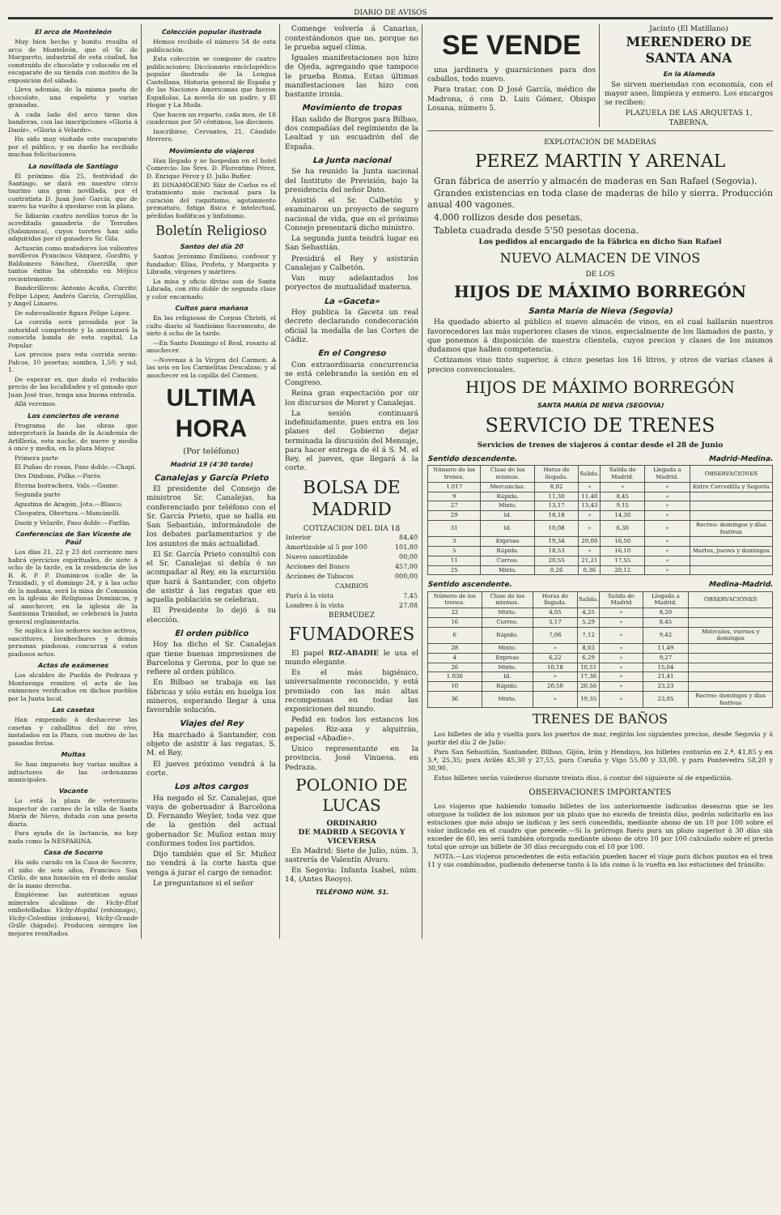DIARIO DE AVISOS
El arco de Monteleón
Muy bien hecho y bonito resulta el arco de Monteleón, que el Sr. de Margareto, industrial de esta ciudad, ha construído de chocolate y colocado en el escaparate de su tienda con motivo de la exposición del sábado.
Lleva además, de la misma pasta de chocolate, una espoleta y varias granadas.
A cada lado del arco tiene dos banderas, con las inscripciones «Gloria á Daoíz», «Gloria á Velarde».
Ha sido muy visitado este escaparate por el público, y su dueño ha recibido muchas felicitaciones.
La novillada de Santiago
El próximo día 25, festividad de Santiago, se dará en nuestro circo taurino una gran novillada, por el contratista D. Juan José García, que de nuevo ha vuelto á quedarse con la plaza.
Se lidiarán cuatro novillos toros de la acreditada ganadería de Terroñes (Salamanca), cuyos toretes han sido adquiridos por el ganadero Sr. Gila.
Actuarán como matadores los valientes novilleros Francisco Vázquez, Gordito, y Baldomero Sánchez, Guerrilla, que tantos éxitos ha obtenido en Méjico recientemente.
Banderilleros: Antonio Acuña, Currito; Felipe López; Andrés García, Cerrajillas, y Angel Linares.
De sobresaliente figura Felipe López.
La corrida será presidida por la autoridad competente y la amenizará la conocida banda de esta capital, La Popular.
Los precios para esta corrida serán: Palcos, 10 pesetas; sombra, 1,50; y sol, 1.
De esperar es, que dado el reducido precio de las localidades y el ganado que Juan José trae, tenga una buena entrada.
Allá veremos.
Los conciertos de verano
Programa de las obras que interpretará la banda de la Academia de Artillería, esta noche, de nueve y media á once y media, en la plaza Mayor.
Primera parte
El Puñao de rosas, Paso doble.—Chapí.
Des Dindons, Polka.—Parés.
Eterna borrachera, Vals.—Ganne.
Segunda parte
Agustina de Aragón, Jota.—Blasco.
Cleopatra, Obertura.—Mancinelli.
Daoiz y Velarde, Paso doble.—Farfán.
Conferencias de San Vicente de Paúl
Los días 21, 22 y 23 del corriente mes habrá ejercicios espirituales, de siete á ocho de la tarde, en la residencia de los R. R. P. P. Dominicos (calle de la Trinidad), y el domingo 24, y á las ocho de la mañana, será la misa de Comunión en la iglesia de Religiosas Dominicas, y al anochecer, en la iglesia de la Santísima Trinidad, se celebrará la Junta general reglamentaria.
Se suplica á los señores socios activos, suscritores, bienhechores y demás personas piadosas, concurran á estos piadosos actos.
Actas de exámenes
Los alcaldes de Puebla de Pedraza y Montuenga remiten el acta de los exámenes verificados en dichos pueblos por la Junta local.
Las casetas
Han empezado á deshacerse las casetas y caballitos del tío vivo, instalados en la Plaza, con motivo de las pasadas ferias.
Multas
Se han impuesto hoy varias multas á infractores de las ordenanzas municipales.
Vacante
Lo está la plaza de veterinario inspector de carnes de la villa de Santa María de Nieva, dotada con una peseta diaria.
Para ayuda de la lactancia, no hay nada como la NESFARINA.
Casa de Socorro
Ha sido curado en la Casa de Socorro, el niño de seis años, Francisco San Cirilo, de una luxación en el dedo anular de la mano derecha.
Empléense las auténticas aguas minerales alcalinas de Vichy-Etat embotelladas: Vichy-Hopital (estómago), Vichy-Celestins (riñones), Vichy-Grande Grille (hígado). Producen siempre los mejores resultados.
Colección popular ilustrada
Hemos recibido el número 54 de esta publicación.
Esta colección se compone de cuatro publicaciones; Diccionario enciclopédico popular ilustrado de la Lengua Castellana, Historia general de España y de las Naciones Americanas que fueron Españolas, La novela de un padre, y El Hogar y La Moda.
Que hacen un reparto, cada mes, de 16 cuadernos por 50 céntimos, los dieciseis.
Inscribirse, Cervantes, 21, Cándido Herrero.
Movimiento de viajeros
Han llegado y se hospedan en el hotel Comercio: los Sres. D. Florentino Pérez, D. Enrique Pérez y D. Julio Bufier.
El DINAMOGENO Sáiz de Carlos es el tratamiento más racional para la curación del raquitismo, agotamiento prematuro, fatiga física é intelectual, pérdidas fosfáticas y linfatismo.
Boletín Religioso
Santos del día 20
Santos Jerónimo Emiliano, confesor y fundador; Elías, Profeta, y Margarita y Librada, vírgenes y mártires.
La misa y oficio divino son de Santa Librada, con rito doble de segunda clase y color encarnado.
Cultos para mañana
En las religiosas de Corpus Christi, el culto diario al Santísimo Sacramento, de siete á ocho de la tarde.
—En Santo Domingo el Real, rosario al anochecer.
—Novenas á la Virgen del Carmen. A las seis en los Carmelitas Descalzas; y al anochecer en la capilla del Carmen.
ULTIMA HORA
(Por teléfono)
Madrid 19 (4'30 tarde)
Canalejas y García Prieto
El presidente del Consejo de ministros Sr. Canalejas, ha conferenciado por teléfono con el Sr. García Prieto, que se halla en San Sebastián, informándole de los debates parlamentarios y de los asuntos de más actualidad.
El Sr. García Prieto consultó con el Sr. Canalejas si debía ó no acompañar al Rey, en la excursión que hará á Santander, con objeto de asistir á las regatas que en aquella población se celebran.
El Presidente lo dejó á su elección.
El orden público
Hoy ha dicho el Sr. Canalejas que tiene buenas impresiones de Barcelona y Gerona, por lo que se refiere al orden público.
En Bilbao se trabaja en las fábricas y sólo están en huelga los mineros, esperando llegar á una favorable solución.
Viajes del Rey
Ha marchado á Santander, con objeto de asistir á las regatas, S. M. el Rey.
El jueves próximo vendrá á la corte.
Los altos cargos
Ha negado el Sr. Canalejas, que vaya de gobernador á Barcelona D. Fernando Weyler, toda vez que de la gestión del actual gobernador Sr. Muñoz estan muy conformes todos los partidos.
Dijo también que el Sr. Muñoz no vendrá á la corte hasta que venga á jurar el cargo de senador.
Le preguntamos si el señor
Comenge volvería á Canarias, contestándonos que no, porque no le prueba aquel clima.
Iguales manifestaciones nos hizo de Ojeda, agregando que tampoco le prueba Roma. Estas últimas manifestaciones las hizo con bastante ironía.
Movimiento de tropas
Han salido de Burgos para Bilbao, dos compañías del regimiento de la Lealtad y un escuadrón del de España.
La Junta nacional
Se ha reunido la Junta nacional del Instituto de Previsión, bajo la presidencia del señor Dato.
Asistió el Sr. Calbetón y examinaron un proyecto de seguro nacional de vida, que en el próximo Consejo presentará dicho ministro.
La segunda junta tendrá lugar en San Sebastián.
Presidirá el Rey y asistirán Canalejas y Calbetón.
Van muy adelantados los poryectos de mutualidad materna.
La «Gaceta»
Hoy publica la Gaceta un real decreto declarando condecoración oficial la medalla de las Cortes de Cádiz.
En el Congreso
Con extraordinaria concurrencia se está celebrando la sesión en el Congreso.
Reina gran expectación por oir los discursos de Moret y Canalejas.
La sesión continuará indefinidamente, pues entra en los planes del Gobierno dejar terminada la discusión del Mensaje, para hacer entrega de él á S. M. el Rey, el jueves, que llegará á la corte.
BOLSA DE MADRID
COTIZACION DEL DIA 18
| Interior | 84,40 |
| Amortizable al 5 por 100 | 101,80 |
| Nuevo amortizable | 00,00 |
| Acciones del Banco | 457,00 |
| Acciones de Tabacos | 000,00 |
| CAMBIOS | |
| París á la vista | 7,45 |
| Londres á la vista | 27,08 |
BERMÚDEZ
FUMADORES
El papel RIZ-ABADIE le usa el mundo elegante.
Es el más higiénico, universalmente reconocido, y está premiado con las más altas recompensas en todas las exposiciones del mundo.
Pedid en todos los estancos los papeles Riz-axa y alquitrán, especial «Abadie».
Unico representante en la provincia, José Vinuesa, en Pedraza.
POLONIO DE LUCAS
ORDINARIO
DE MADRID A SEGOVIA Y VICEVERSA
En Madrid: Siete de Julio, núm. 3, sastrería de Valentín Alvaro.
En Segovia: Infanta Isabel, núm. 14, (Antes Reoyo).
TELÉFONO NÚM. 51.
SE VENDE
una jardinera y guarniciones para dos caballos, todo nuevo.
Para tratar, con D José García, médico de Madrona, ó con D. Luis Gómez, Obispo Losana, número 5.
Jacinto (El Matillano)
MERENDERO DE SANTA ANA
En la Alameda
Se sirven meriendas con economía, con el mayor aseo, limpieza y esmero. Los encargos se reciben:
PLAZUELA DE LAS ARQUETAS 1, TABERNA.
EXPLOTACIÓN DE MADERAS
PEREZ MARTIN Y ARENAL
Gran fábrica de aserrío y almacén de maderas en San Rafael (Segovia).
Grandes existencias en toda clase de maderas de hilo y sierra. Producción anual 400 vagones.
4.000 rollizos desde dos pesetas.
Tableta cuadrada desde 5'50 pesetas docena.
Los pedidos al encargado de la Fábrica en dicho San Rafael
NUEVO ALMACEN DE VINOS
DE LOS
HIJOS DE MÁXIMO BORREGÓN
Santa María de Nieva (Segovia)
Ha quedado abierto al público el nuevo almacén de vinos, en el cual hallarán nuestros favorecedores las más superiores clases de vinos, especialmente de los llamados de pasto, y que ponemos á disposición de nuestra clientela, cuyos precios y clases de los mismos dudamos que hallen competencia.
Cotizamos vino tinto superior, á cinco pesetas los 16 litros, y otros de varias clases á precios convencionales.
HIJOS DE MÁXIMO BORREGÓN
SANTA MARÍA DE NIEVA (SEGOVIA)
SERVICIO DE TRENES
Servicios de trenes de viajeros á contar desde el 28 de Junio
Sentido descendente. Madrid-Medina.
| Número de los trenes. | Clase de los mismos. | Horas de llegada. | Salida. | Salida de Madrid. | Llegada a Madrid. | OBSERVACIONES |
| --- | --- | --- | --- | --- | --- | --- |
| 1.017 | Mercancías. | 8,02 | » | » | » | Entre Cercedilla y Segovia |
| 9 | Rápido. | 11,30 | 11,40 | 8,45 | » | |
| 27 | Mixto. | 13,17 | 13,43 | 9,15 | » | |
| 29 | Id. | 18,18 | » | 14,30 | » | |
| 31 | Id. | 10,08 | » | 6,30 | » | Recreo: domingos y días festivos |
| 3 | Expreso | 19,34 | 20,00 | 16,50 | » | |
| 5 | Rápido. | 18,53 | » | 16,10 | » | Martes, jueves y domingos |
| 11 | Correo. | 20,55 | 21,21 | 17,55 | » | |
| 25 | Mixto. | 0,26 | 0,36 | 20,12 | » | |
Sentido ascendente. Medina-Madrid.
| Número de los trenes. | Clase de los mismos. | Horas de llegada. | Salida. | Salida de Madrid | Llegada a Madrid. | OBSERVACIONES |
| --- | --- | --- | --- | --- | --- | --- |
| 22 | Mixto. | 4,05 | 4,25 | » | 8,20 | |
| 16 | Correo. | 5,17 | 5,29 | » | 8,45 | |
| 6 | Rápido. | 7,06 | 7,12 | » | 9,42 | Miércoles, viernes y domingos |
| 28 | Mixto. | » | 8,03 | » | 11,49 | |
| 4 | Expreso | 6,22 | 6,29 | » | 9,27 | |
| 26 | Mixto. | 10,18 | 10,51 | » | 15,04 | |
| 1.036 | Id. | » | 17,36 | » | 21,41 | |
| 10 | Rápido. | 20,50 | 20,56 | » | 23,23 | |
| 36 | Mixto. | » | 19,35 | » | 23,05 | Recreo: domingos y días festivos |
TRENES DE BAÑOS
Los billetes de ida y vuelta para los puertos de mar, regirán los siguientes precios, desde Segovia y á partir del día 2 de Julio:
Para San Sebastián, Santander, Bilbao, Gijón, Irún y Hendaya, los billetes costarán en 2.ª, 41,85 y en 3.ª, 25,35; para Avilés 45,30 y 27,55, para Coruña y Vigo 55,00 y 33,00, y para Pontevedra 58,20 y 30,90.
Estos billetes serán valederos durante treinta días, á contar del siguiente al de expedición.
OBSERVACIONES IMPORTANTES
Los viajeros que habiendo tomado billetes de los anteriormente indicados desearan que se les otorgase la validez de los mismos por un plazo que no exceda de treinta días, podrán solicitarlo en las estaciones que más abajo se indican y les será concedida, mediante abono de un 10 por 100 sobre el valor indicado en el cuadro que precede.—Si la prórroga fuera para un plazo superior á 30 días sin exceder de 60, les será también otorgada mediante abono de otro 10 por 100 calculado sobre el precio total que arroje un billete de 30 días recargado con el 10 por 100.
NOTA.—Los viajeros procedentes de esta estación pueden hacer el viaje para dichos puntos en el tren 11 y sus combinados, pudiendo detenerse tanto á la ida como á la vuelta en las estaciones del tránsito.